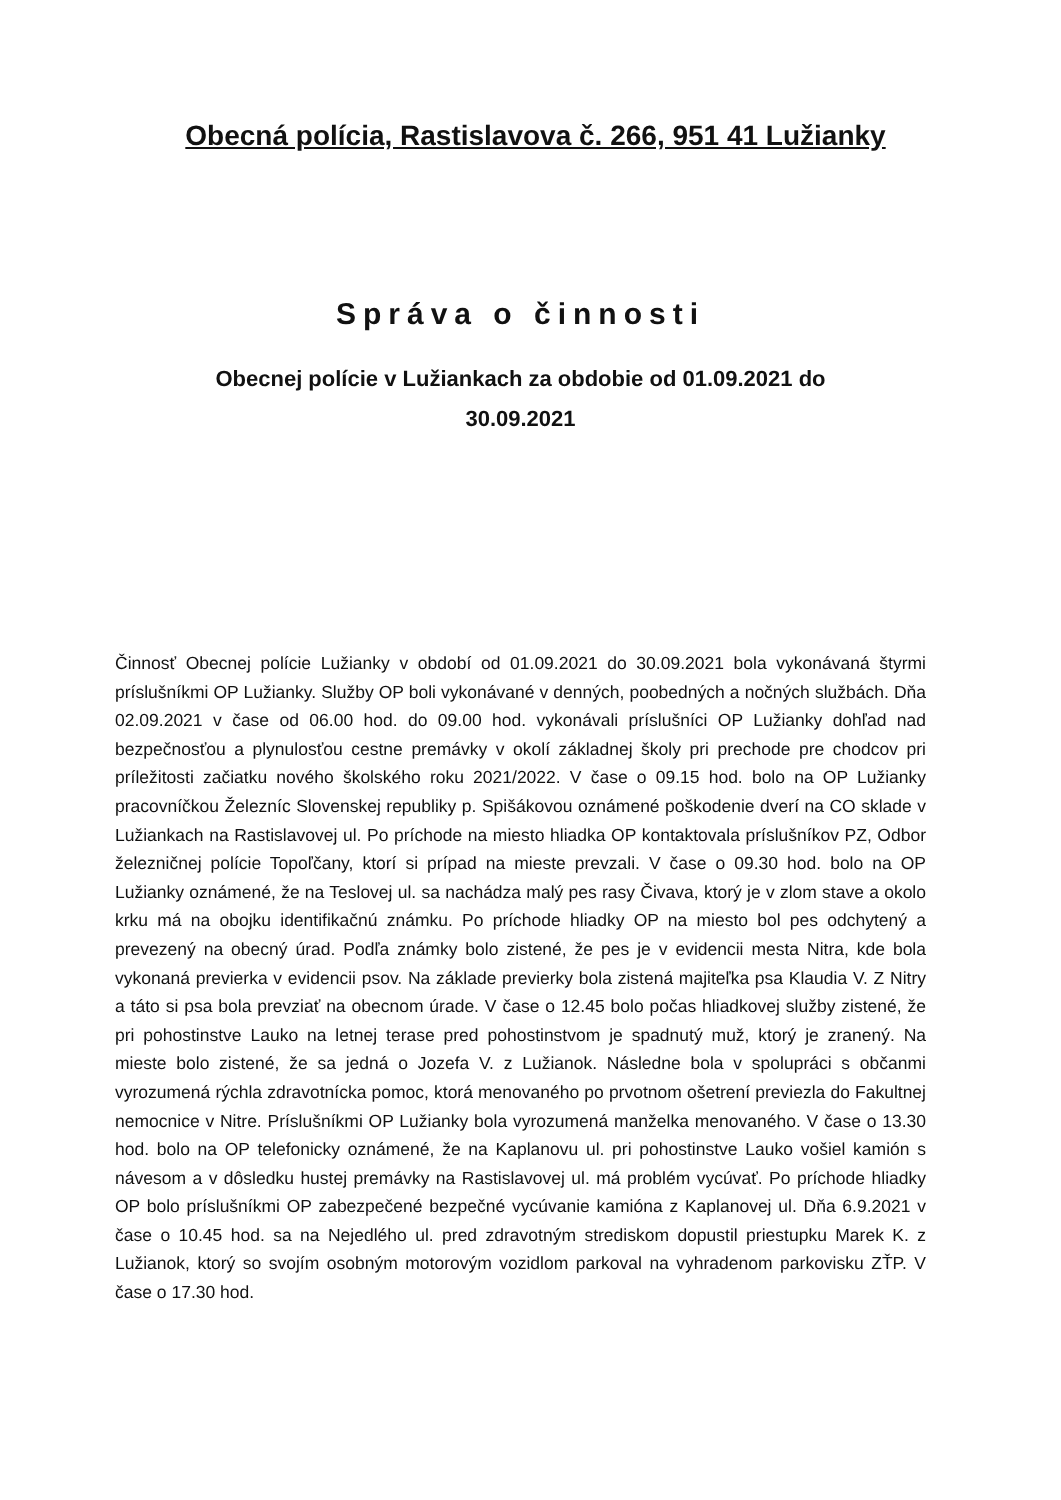Obecná polícia, Rastislavova č. 266, 951 41 Lužianky
Správa o činnosti
Obecnej polície v Lužiankach za obdobie od 01.09.2021 do
30.09.2021
Činnosť Obecnej polície Lužianky v období od 01.09.2021 do 30.09.2021 bola vykonávaná štyrmi príslušníkmi OP Lužianky. Služby OP boli vykonávané v denných, poobedných a nočných službách. Dňa 02.09.2021 v čase od 06.00 hod. do 09.00 hod. vykonávali príslušníci OP Lužianky dohľad nad bezpečnosťou a plynulosťou cestne premávky v okolí základnej školy pri prechode pre chodcov pri príležitosti začiatku nového školského roku 2021/2022. V čase o 09.15 hod. bolo na OP Lužianky pracovníčkou Železníc Slovenskej republiky p. Spišákovou oznámené poškodenie dverí na CO sklade v Lužiankach na Rastislavovej ul. Po príchode na miesto hliadka OP kontaktovala príslušníkov PZ, Odbor železničnej polície Topoľčany, ktorí si prípad na mieste prevzali. V čase o 09.30 hod. bolo na OP Lužianky oznámené, že na Teslovej ul. sa nachádza malý pes rasy Čivava, ktorý je v zlom stave a okolo krku má na obojku identifikačnú známku. Po príchode hliadky OP na miesto bol pes odchytený a prevezený na obecný úrad. Podľa známky bolo zistené, že pes je v evidencii mesta Nitra, kde bola vykonaná previerka v evidencii psov. Na základe previerky bola zistená majiteľka psa Klaudia V. Z Nitry a táto si psa bola prevziať na obecnom úrade. V čase o 12.45 bolo počas hliadkovej služby zistené, že pri pohostinstve Lauko na letnej terase pred pohostinstvom je spadnutý muž, ktorý je zranený. Na mieste bolo zistené, že sa jedná o Jozefa V. z Lužianok. Následne bola v spolupráci s občanmi vyrozumená rýchla zdravotnícka pomoc, ktorá menovaného po prvotnom ošetrení previezla do Fakultnej nemocnice v Nitre. Príslušníkmi OP Lužianky bola vyrozumená manželka menovaného. V čase o 13.30 hod. bolo na OP telefonicky oznámené, že na Kaplanovu ul. pri pohostinstve Lauko vošiel kamión s návesom a v dôsledku hustej premávky na Rastislavovej ul. má problém vycúvať. Po príchode hliadky OP bolo príslušníkmi OP zabezpečené bezpečné vycúvanie kamióna z Kaplanovej ul. Dňa 6.9.2021 v čase o 10.45 hod. sa na Nejedlého ul. pred zdravotným strediskom dopustil priestupku Marek K. z Lužianok, ktorý so svojím osobným motorovým vozidlom parkoval na vyhradenom parkovisku ZŤP. V čase o 17.30 hod.